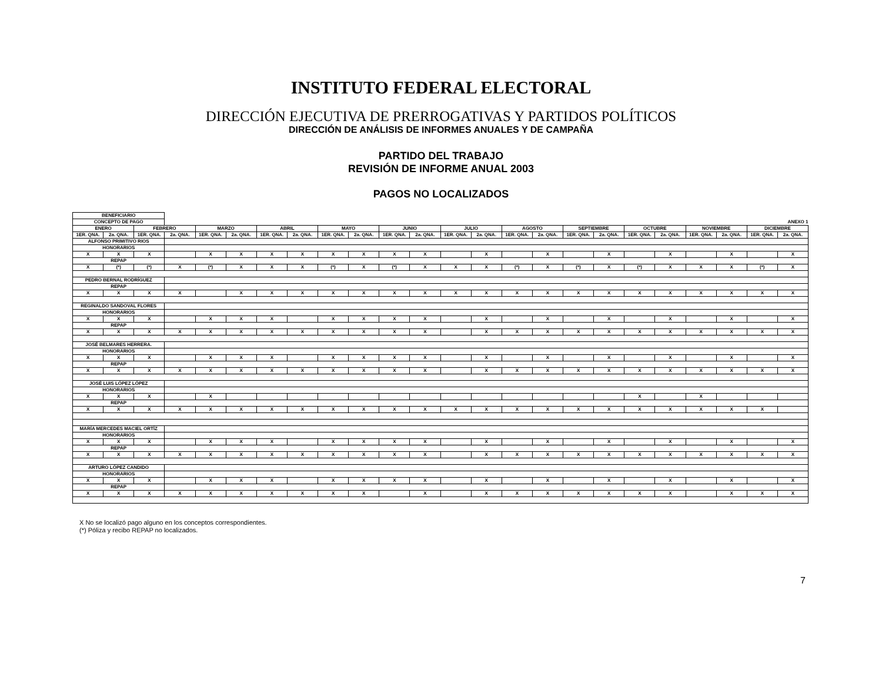INSTITUTO FEDERAL ELECTORAL
DIRECCIÓN EJECUTIVA DE PRERROGATIVAS Y PARTIDOS POLÍTICOS
DIRECCIÓN DE ANÁLISIS DE INFORMES ANUALES Y DE CAMPAÑA
PARTIDO DEL TRABAJO
REVISIÓN DE INFORME ANUAL 2003
PAGOS NO LOCALIZADOS
| BENEFICIARIO | | | | | | | | | | | | | | | | | | | | | | | |
| CONCEPTO DE PAGO | | | ANEXO 1 | | | | | | | | | | | | | | | | | | | | |
| ENERO | | FEBRERO | | MARZO | | ABRIL | | MAYO | | JUNIO | | JULIO | | AGOSTO | | SEPTIEMBRE | | OCTUBRE | | NOVIEMBRE | | DICIEMBRE | |
| 1ER. QNA. | 2a. QNA. | 1ER. QNA. | 2a. QNA. | 1ER. QNA. | 2a. QNA. | 1ER. QNA. | 2a. QNA. | 1ER. QNA. | 2a. QNA. | 1ER. QNA. | 2a. QNA. | 1ER. QNA. | 2a. QNA. | 1ER. QNA. | 2a. QNA. | 1ER. QNA. | 2a. QNA. | 1ER. QNA. | 2a. QNA. | 1ER. QNA. | 2a. QNA. | 1ER. QNA. | 2a. QNA. |
| ALFONSO PRIMITIVO RIOS | | | | | | | | | | | | | | | | | | | | | | | |
| HONORARIOS | | | | | | | | | | | | | | | | | | | | | | | |
| X | X | X | | X | X | X | X | X | X | X | X | | X | | X | | X | | X | | X | | X |
| REPAP | | | | | | | | | | | | | | | | | | | | | | | |
| X | (*) | (*) | X | (*) | X | X | X | (*) | X | (*) | X | X | X | (*) | X | (*) | X | (*) | X | X | X | (*) | X |
| PEDRO BERNAL RODRÍGUEZ | | | | | | | | | | | | | | | | | | | | | | | |
| REPAP | | | | | | | | | | | | | | | | | | | | | | | |
| X | X | X | X | | X | X | X | X | X | X | X | X | X | X | X | X | X | X | X | X | X | X | X |
| REGINALDO SANDOVAL FLORES | | | | | | | | | | | | | | | | | | | | | | | |
| HONORARIOS | | | | | | | | | | | | | | | | | | | | | | | |
| X | X | X | | X | X | X | | X | X | X | X | | X | | X | | X | | X | | X | | X |
| REPAP | | | | | | | | | | | | | | | | | | | | | | | |
| X | X | X | X | X | X | X | X | X | X | X | X | | X | X | X | X | X | X | X | X | X | X | X |
| JOSÉ BELMARES HERRERA. | | | | | | | | | | | | | | | | | | | | | | | |
| HONORARIOS | | | | | | | | | | | | | | | | | | | | | | | |
| X | X | X | | X | X | X | | X | X | X | X | | X | | X | | X | | X | | X | | X |
| REPAP | | | | | | | | | | | | | | | | | | | | | | | |
| X | X | X | X | X | X | X | X | X | X | X | X | | X | X | X | X | X | X | X | X | X | X | X |
| JOSÉ LUIS LÓPEZ LÓPEZ | | | | | | | | | | | | | | | | | | | | | | | |
| HONORARIOS | | | | | | | | | | | | | | | | | | | | | | | |
| X | X | X | | X | | | | | | | | | | | | | | X | | X | | | |
| REPAP | | | | | | | | | | | | | | | | | | | | | | | |
| X | X | X | X | X | X | X | X | X | X | X | X | X | X | X | X | X | X | X | X | X | X | X | |
| MARÍA MERCEDES MACIEL ORTÍZ | | | | | | | | | | | | | | | | | | | | | | | |
| HONORARIOS | | | | | | | | | | | | | | | | | | | | | | | |
| X | X | X | | X | X | X | | X | X | X | X | | X | | X | | X | | X | | X | | X |
| REPAP | | | | | | | | | | | | | | | | | | | | | | | |
| X | X | X | X | X | X | X | X | X | X | X | X | | X | X | X | X | X | X | X | X | X | X | X |
| ARTURO LÓPEZ CANDIDO | | | | | | | | | | | | | | | | | | | | | | | |
| HONORARIOS | | | | | | | | | | | | | | | | | | | | | | | |
| X | X | X | | X | X | X | | X | X | X | X | | X | | X | | X | | X | | X | | X |
| REPAP | | | | | | | | | | | | | | | | | | | | | | | |
| X | X | X | X | X | X | X | X | X | X | | X | | X | X | X | X | X | X | X | | X | X | X |
X No se localizó pago alguno en los conceptos correspondientes.
(*) Póliza y recibo REPAP no localizados.
7